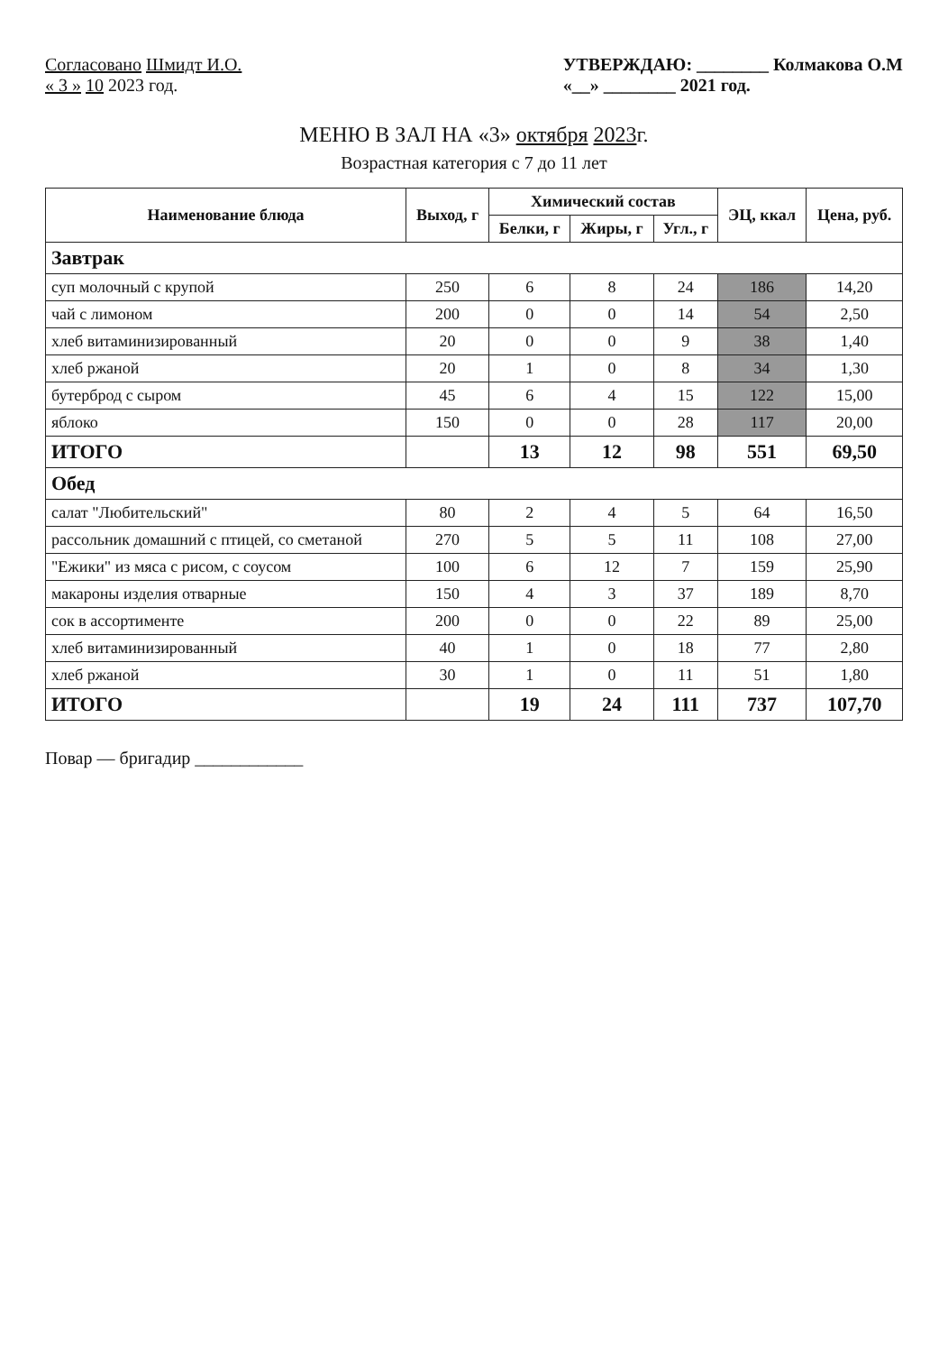Согласовано Шмидт И.О.
« 3 » 10 2023 год.
УТВЕРЖДАЮ: ________ Колмакова О.М
«__» ________ 2021 год.
МЕНЮ В ЗАЛ НА «3» октября 2023г.
Возрастная категория с 7 до 11 лет
| Наименование блюда | Выход, г | Химический состав | | | ЭЦ, ккал | Цена, руб. |
| --- | --- | --- | --- | --- | --- | --- |
| | | Белки, г | Жиры, г | Угл., г | | |
| Завтрак | | | | | | |
| суп молочный с крупой | 250 | 6 | 8 | 24 | 186 | 14,20 |
| чай с лимоном | 200 | 0 | 0 | 14 | 54 | 2,50 |
| хлеб витаминизированный | 20 | 0 | 0 | 9 | 38 | 1,40 |
| хлеб ржаной | 20 | 1 | 0 | 8 | 34 | 1,30 |
| бутерброд с сыром | 45 | 6 | 4 | 15 | 122 | 15,00 |
| яблоко | 150 | 0 | 0 | 28 | 117 | 20,00 |
| ИТОГО | | 13 | 12 | 98 | 551 | 69,50 |
| Обед | | | | | | |
| салат "Любительский" | 80 | 2 | 4 | 5 | 64 | 16,50 |
| рассольник домашний с птицей, со сметаной | 270 | 5 | 5 | 11 | 108 | 27,00 |
| "Ежики" из мяса с рисом, с соусом | 100 | 6 | 12 | 7 | 159 | 25,90 |
| макароны изделия отварные | 150 | 4 | 3 | 37 | 189 | 8,70 |
| сок в ассортименте | 200 | 0 | 0 | 22 | 89 | 25,00 |
| хлеб витаминизированный | 40 | 1 | 0 | 18 | 77 | 2,80 |
| хлеб ржаной | 30 | 1 | 0 | 11 | 51 | 1,80 |
| ИТОГО | | 19 | 24 | 111 | 737 | 107,70 |
Повар — бригадир ____________